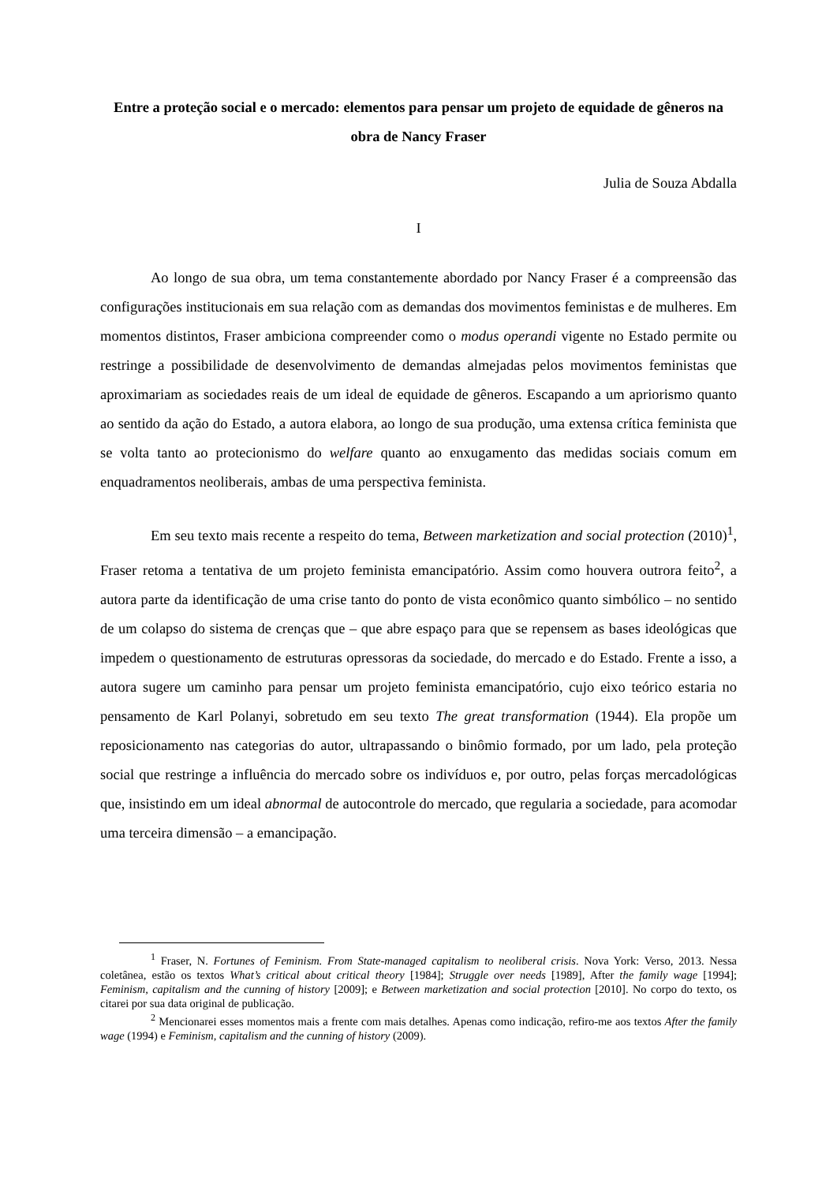Entre a proteção social e o mercado: elementos para pensar um projeto de equidade de gêneros na obra de Nancy Fraser
Julia de Souza Abdalla
I
Ao longo de sua obra, um tema constantemente abordado por Nancy Fraser é a compreensão das configurações institucionais em sua relação com as demandas dos movimentos feministas e de mulheres. Em momentos distintos, Fraser ambiciona compreender como o modus operandi vigente no Estado permite ou restringe a possibilidade de desenvolvimento de demandas almejadas pelos movimentos feministas que aproximariam as sociedades reais de um ideal de equidade de gêneros. Escapando a um apriorismo quanto ao sentido da ação do Estado, a autora elabora, ao longo de sua produção, uma extensa crítica feminista que se volta tanto ao protecionismo do welfare quanto ao enxugamento das medidas sociais comum em enquadramentos neoliberais, ambas de uma perspectiva feminista.
Em seu texto mais recente a respeito do tema, Between marketization and social protection (2010)<sup>1</sup>, Fraser retoma a tentativa de um projeto feminista emancipatório. Assim como houvera outrora feito<sup>2</sup>, a autora parte da identificação de uma crise tanto do ponto de vista econômico quanto simbólico – no sentido de um colapso do sistema de crenças que – que abre espaço para que se repensem as bases ideológicas que impedem o questionamento de estruturas opressoras da sociedade, do mercado e do Estado. Frente a isso, a autora sugere um caminho para pensar um projeto feminista emancipatório, cujo eixo teórico estaria no pensamento de Karl Polanyi, sobretudo em seu texto The great transformation (1944). Ela propõe um reposicionamento nas categorias do autor, ultrapassando o binômio formado, por um lado, pela proteção social que restringe a influência do mercado sobre os indivíduos e, por outro, pelas forças mercadológicas que, insistindo em um ideal abnormal de autocontrole do mercado, que regularia a sociedade, para acomodar uma terceira dimensão – a emancipação.
<sup>1</sup> Fraser, N. Fortunes of Feminism. From State-managed capitalism to neoliberal crisis. Nova York: Verso, 2013. Nessa coletânea, estão os textos What’s critical about critical theory [1984]; Struggle over needs [1989], After the family wage [1994]; Feminism, capitalism and the cunning of history [2009]; e Between marketization and social protection [2010]. No corpo do texto, os citarei por sua data original de publicação.
<sup>2</sup> Mencionarei esses momentos mais a frente com mais detalhes. Apenas como indicação, refiro-me aos textos After the family wage (1994) e Feminism, capitalism and the cunning of history (2009).